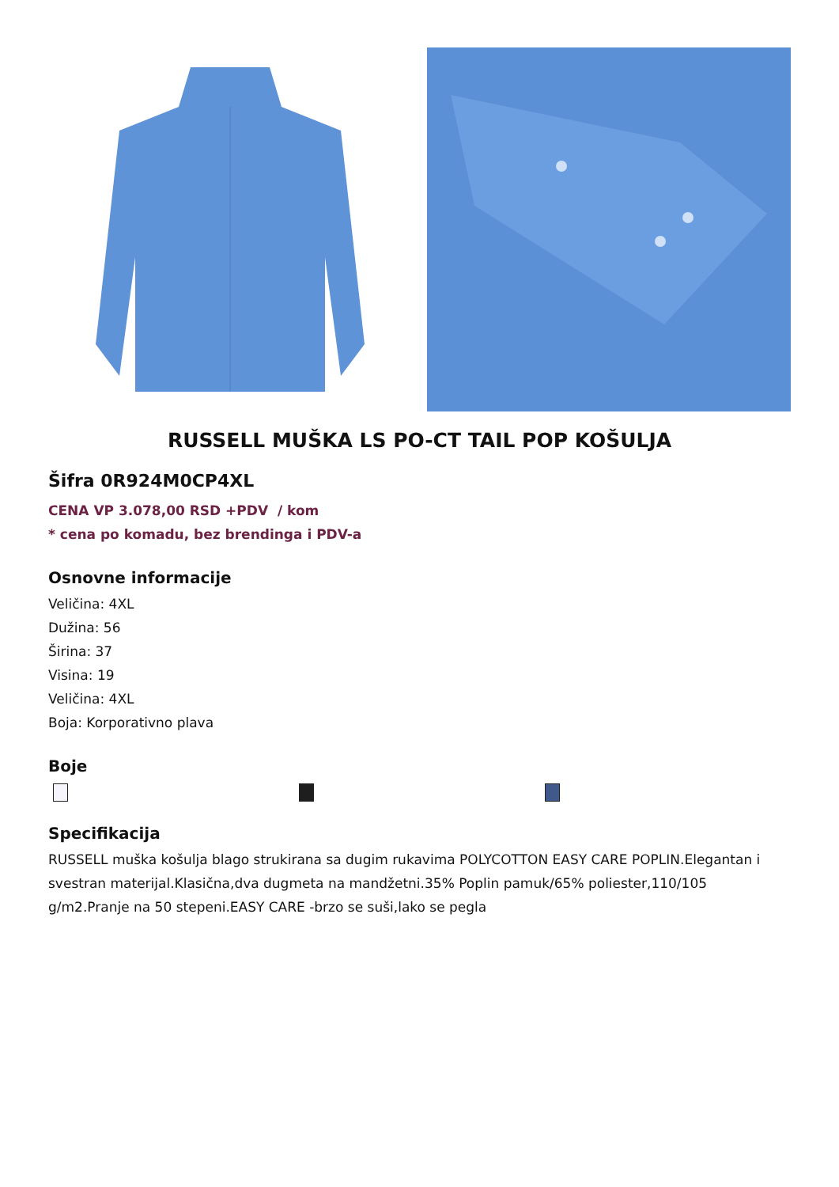RUSSELL MUŠKA LS PO-CT TAIL POP KOŠULJA
Šifra 0R924M0CP4XL
CENA VP 3.078,00 RSD +PDV / kom
* cena po komadu, bez brendinga i PDV-a
Osnovne informacije
Veličina: 4XL
Dužina: 56
Širina: 37
Visina: 19
Veličina: 4XL
Boja: Korporativno plava
Boje
Specifikacija
RUSSELL muška košulja blago strukirana sa dugim rukavima POLYCOTTON EASY CARE POPLIN.Elegantan i svestran materijal.Klasična,dva dugmeta na mandžetni.35% Poplin pamuk/65% poliester,110/105 g/m2.Pranje na 50 stepeni.EASY CARE -brzo se suši,lako se pegla